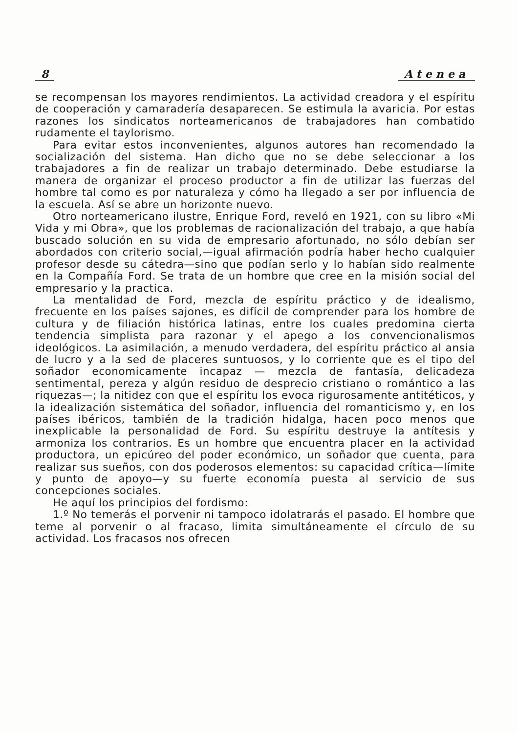8 Atenea
se recompensan los mayores rendimientos. La actividad creadora y el espíritu de cooperación y camaradería desaparecen. Se estimula la avaricia. Por estas razones los sindicatos norteamericanos de trabajadores han combatido rudamente el taylorismo.
Para evitar estos inconvenientes, algunos autores han recomendado la socialización del sistema. Han dicho que no se debe seleccionar a los trabajadores a fin de realizar un trabajo determinado. Debe estudiarse la manera de organizar el proceso productor a fin de utilizar las fuerzas del hombre tal como es por naturaleza y cómo ha llegado a ser por influencia de la escuela. Así se abre un horizonte nuevo.
Otro norteamericano ilustre, Enrique Ford, reveló en 1921, con su libro «Mi Vida y mi Obra», que los problemas de racionalización del trabajo, a que había buscado solución en su vida de empresario afortunado, no sólo debían ser abordados con criterio social,—igual afirmación podría haber hecho cualquier profesor desde su cátedra—sino que podían serlo y lo habían sido realmente en la Compañía Ford. Se trata de un hombre que cree en la misión social del empresario y la practica.
La mentalidad de Ford, mezcla de espíritu práctico y de idealismo, frecuente en los países sajones, es difícil de comprender para los hombre de cultura y de filiación histórica latinas, entre los cuales predomina cierta tendencia simplista para razonar y el apego a los convencionalismos ideológicos. La asimilación, a menudo verdadera, del espíritu práctico al ansia de lucro y a la sed de placeres suntuosos, y lo corriente que es el tipo del soñador economicamente incapaz — mezcla de fantasía, delicadeza sentimental, pereza y algún residuo de desprecio cristiano o romántico a las riquezas—; la nitidez con que el espíritu los evoca rigurosamente antitéticos, y la idealización sistemática del soñador, influencia del romanticismo y, en los países ibéricos, también de la tradición hidalga, hacen poco menos que inexplicable la personalidad de Ford. Su espíritu destruye la antítesis y armoniza los contrarios. Es un hombre que encuentra placer en la actividad productora, un epicúreo del poder económico, un soñador que cuenta, para realizar sus sueños, con dos poderosos elementos: su capacidad crítica—límite y punto de apoyo—y su fuerte economía puesta al servicio de sus concepciones sociales.
He aquí los principios del fordismo:
1.º No temerás el porvenir ni tampoco idolatrarás el pasado. El hombre que teme al porvenir o al fracaso, limita simultáneamente el círculo de su actividad. Los fracasos nos ofrecen